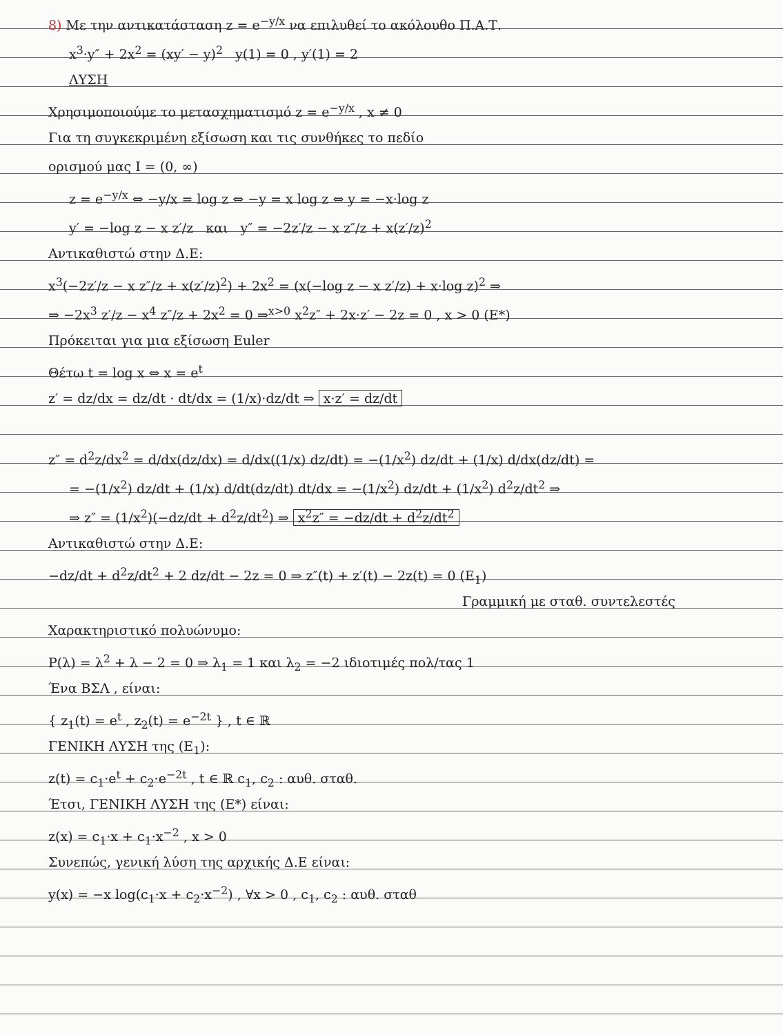8) Με την αντικατάσταση z = e<sup>−y/x</sup> να επιλυθεί το ακόλουθο Π.Α.Τ.
x<sup>3</sup>·y″ + 2x<sup>2</sup> = (xy′ − y)<sup>2</sup> y(1) = 0 , y′(1) = 2
ΛΥΣΗ
Χρησιμοποιούμε το μετασχηματισμό z = e<sup>−y/x</sup> , x ≠ 0
Για τη συγκεκριμένη εξίσωση και τις συνθήκες το πεδίο
ορισμού μας I = (0, ∞)
z = e<sup>−y/x</sup> ⇔ −y/x = log z ⇔ −y = x log z ⇔ y = −x·log z
y′ = −log z − x z′/z και y″ = −2z′/z − x z″/z + x(z′/z)<sup>2</sup>
Αντικαθιστώ στην Δ.Ε:
x<sup>3</sup>(−2z′/z − x z″/z + x(z′/z)<sup>2</sup>) + 2x<sup>2</sup> = (x(−log z − x z′/z) + x·log z)<sup>2</sup> ⇒
⇒ −2x<sup>3</sup> z′/z − x<sup>4</sup> z″/z + 2x<sup>2</sup> = 0 ⇒<sup>x>0</sup> x<sup>2</sup>z″ + 2x·z′ − 2z = 0 , x > 0 (E*)
Πρόκειται για μια εξίσωση Euler
Θέτω t = log x ⇔ x = e<sup>t</sup>
z′ = dz/dx = dz/dt · dt/dx = (1/x)·dz/dt ⇒ x·z′ = dz/dt
z″ = d<sup>2</sup>z/dx<sup>2</sup> = d/dx(dz/dx) = d/dx((1/x) dz/dt) = −(1/x<sup>2</sup>) dz/dt + (1/x) d/dx(dz/dt) =
= −(1/x<sup>2</sup>) dz/dt + (1/x) d/dt(dz/dt) dt/dx = −(1/x<sup>2</sup>) dz/dt + (1/x<sup>2</sup>) d<sup>2</sup>z/dt<sup>2</sup> ⇒
⇒ z″ = (1/x<sup>2</sup>)(−dz/dt + d<sup>2</sup>z/dt<sup>2</sup>) ⇒ x<sup>2</sup>z″ = −dz/dt + d<sup>2</sup>z/dt<sup>2</sup>
Αντικαθιστώ στην Δ.Ε:
−dz/dt + d<sup>2</sup>z/dt<sup>2</sup> + 2 dz/dt − 2z = 0 ⇒ z″(t) + z′(t) − 2z(t) = 0 (E<sub>1</sub>)
Γραμμική με σταθ. συντελεστές
Χαρακτηριστικό πολυώνυμο:
P(λ) = λ<sup>2</sup> + λ − 2 = 0 ⇒ λ<sub>1</sub> = 1 και λ<sub>2</sub> = −2 ιδιοτιμές πολ/τας 1
Ένα ΒΣΛ , είναι:
{ z<sub>1</sub>(t) = e<sup>t</sup> , z<sub>2</sub>(t) = e<sup>−2t</sup> } , t ∈ ℝ
ΓΕΝΙΚΗ ΛΥΣΗ της (E<sub>1</sub>):
z(t) = c<sub>1</sub>·e<sup>t</sup> + c<sub>2</sub>·e<sup>−2t</sup> , t ∈ ℝ c<sub>1</sub>, c<sub>2</sub> : αυθ. σταθ.
Έτσι, ΓΕΝΙΚΗ ΛΥΣΗ της (E*) είναι:
z(x) = c<sub>1</sub>·x + c<sub>1</sub>·x<sup>−2</sup> , x > 0
Συνεπώς, γενική λύση της αρχικής Δ.Ε είναι:
y(x) = −x log(c<sub>1</sub>·x + c<sub>2</sub>·x<sup>−2</sup>) , ∀x > 0 , c<sub>1</sub>, c<sub>2</sub> : αυθ. σταθ